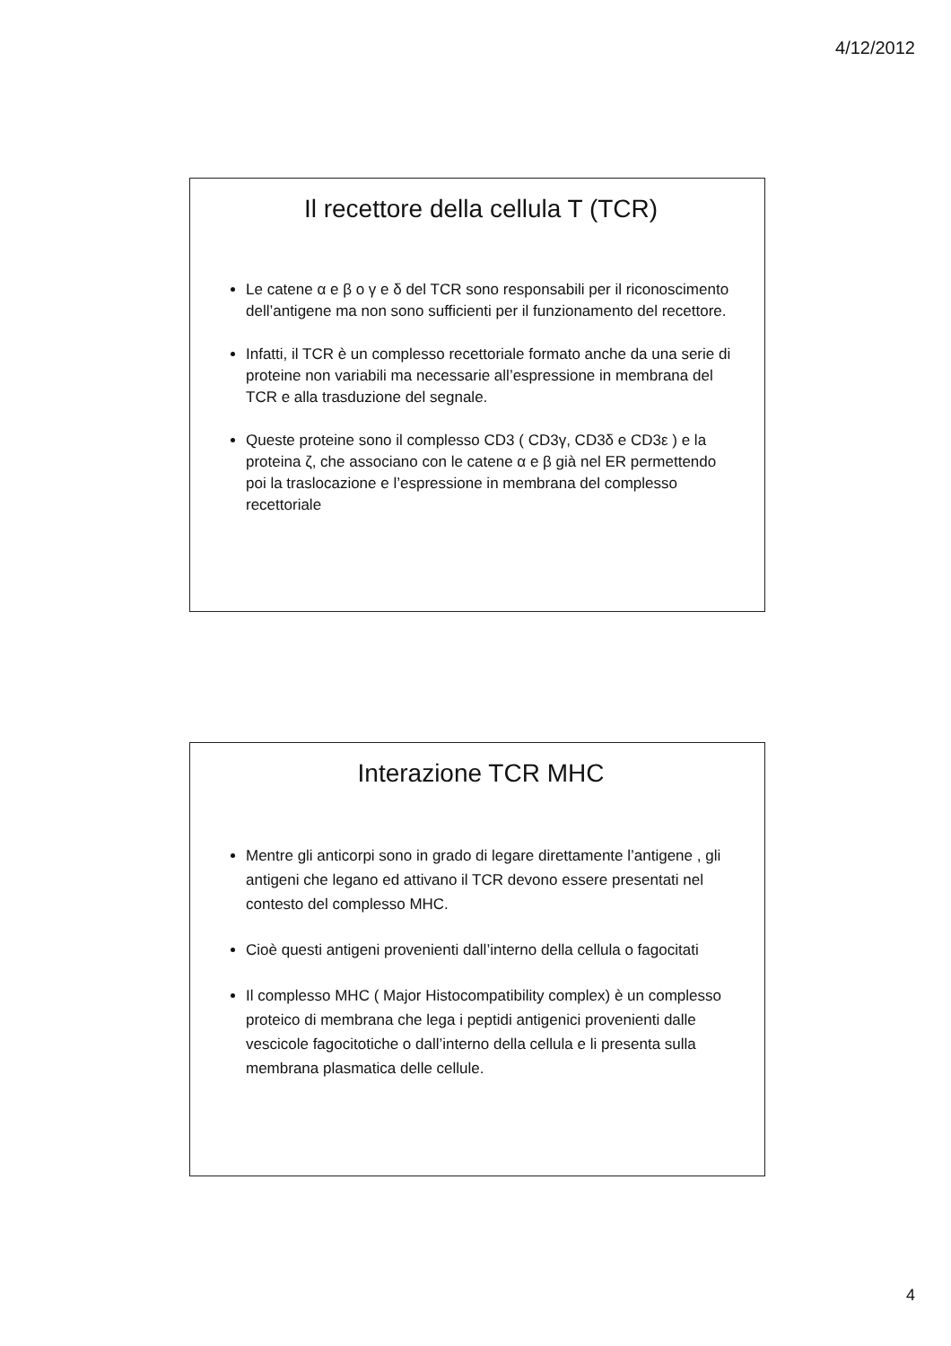4/12/2012
Il recettore della cellula T (TCR)
Le catene α e β o γ e δ del TCR sono responsabili per il riconoscimento dell’antigene ma non sono sufficienti per il funzionamento del recettore.
Infatti, il TCR è un complesso recettoriale formato anche da una serie di proteine non variabili ma necessarie all’espressione in membrana del TCR e alla trasduzione del segnale.
Queste proteine sono il complesso CD3 ( CD3γ, CD3δ e CD3ε ) e la proteina ζ, che associano con le catene α e β già nel ER permettendo poi la traslocazione e l’espressione in membrana del complesso recettoriale
Interazione TCR MHC
Mentre gli anticorpi sono in grado di legare direttamente l’antigene , gli antigeni che legano ed attivano il TCR devono essere presentati nel contesto del complesso MHC.
Cioè questi antigeni provenienti dall’interno della cellula o fagocitati
Il complesso MHC ( Major Histocompatibility complex) è un complesso proteico di membrana che lega i peptidi antigenici provenienti dalle vescicole fagocitotiche o dall’interno della cellula e li presenta sulla membrana plasmatica delle cellule.
4